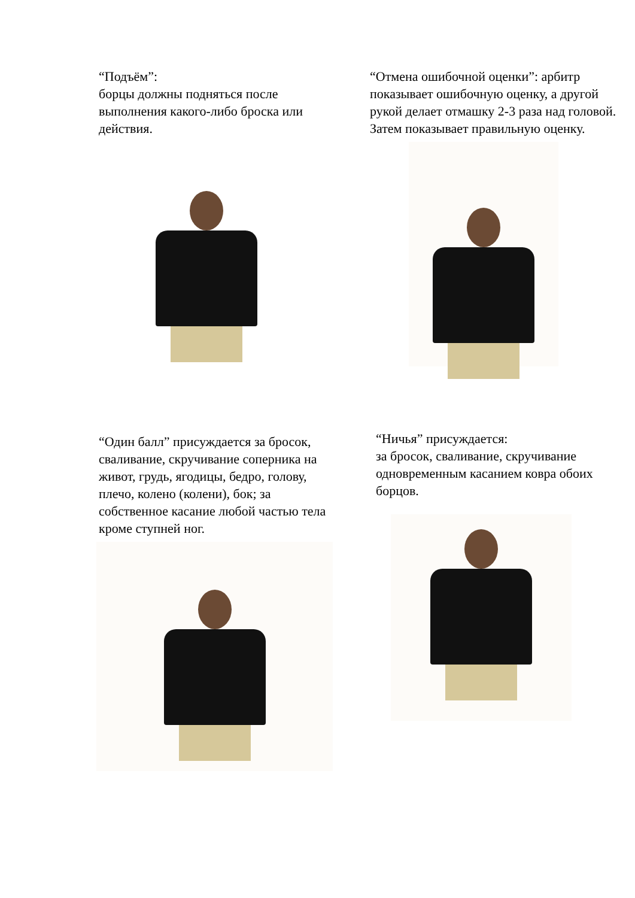“Подъём”:
борцы должны подняться после выполнения какого-либо броска или действия.
“Отмена ошибочной оценки”: арбитр показывает ошибочную оценку, а другой рукой делает отмашку 2-3 раза над головой. Затем показывает правильную оценку.
“Один балл” присуждается за бросок, сваливание, скручивание соперника на живот, грудь, ягодицы, бедро, голову, плечо, колено (колени), бок; за собственное касание любой частью тела кроме ступней ног.
“Ничья” присуждается:
за бросок, сваливание, скручивание одновременным касанием ковра обоих борцов.